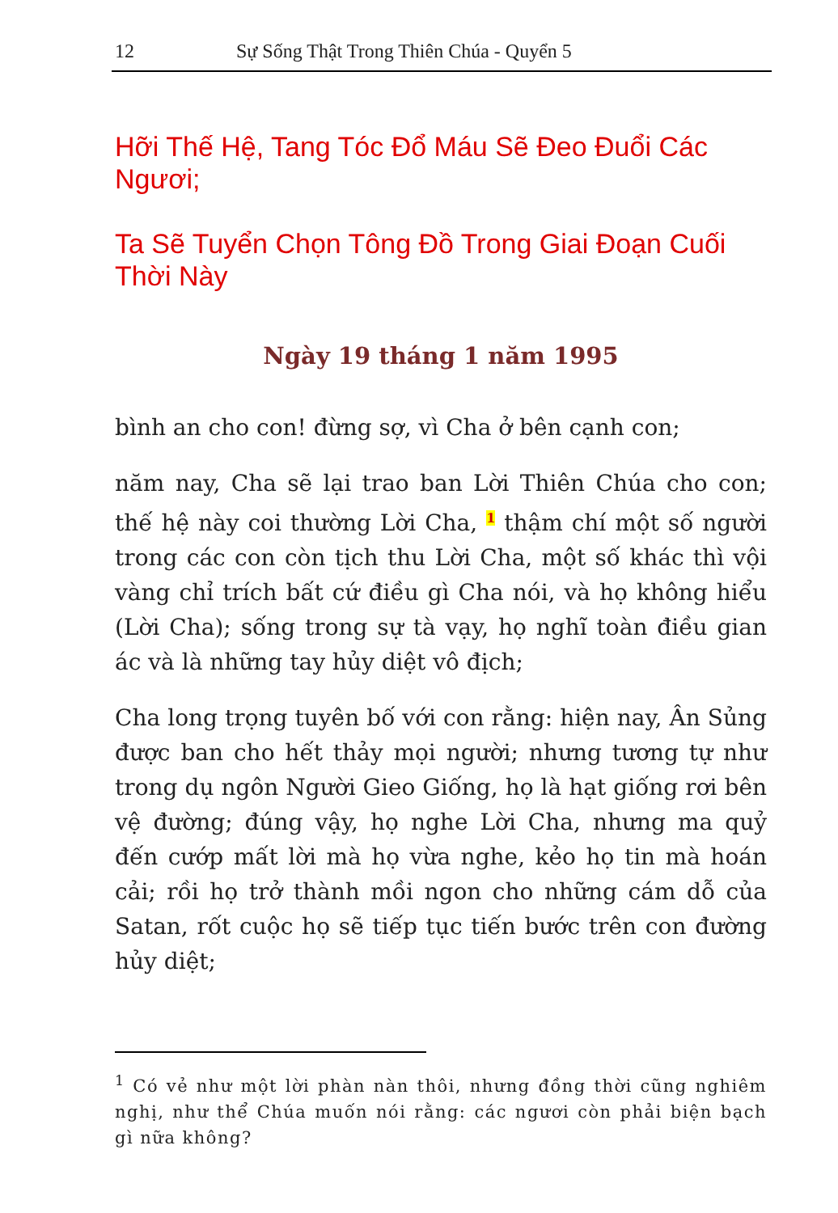12 Sự Sống Thật Trong Thiên Chúa - Quyển 5
Hỡi Thế Hệ, Tang Tóc Đổ Máu Sẽ Đeo Đuổi Các Ngươi;
Ta Sẽ Tuyển Chọn Tông Đồ Trong Giai Đoạn Cuối Thời Này
Ngày 19 tháng 1 năm 1995
bình an cho con! đừng sợ, vì Cha ở bên cạnh con;
năm nay, Cha sẽ lại trao ban Lời Thiên Chúa cho con; thế hệ này coi thường Lời Cha, <sup>1</sup> thậm chí một số người trong các con còn tịch thu Lời Cha, một số khác thì vội vàng chỉ trích bất cứ điều gì Cha nói, và họ không hiểu (Lời Cha); sống trong sự tà vạy, họ nghĩ toàn điều gian ác và là những tay hủy diệt vô địch;
Cha long trọng tuyên bố với con rằng: hiện nay, Ân Sủng được ban cho hết thảy mọi người; nhưng tương tự như trong dụ ngôn Người Gieo Giống, họ là hạt giống rơi bên vệ đường; đúng vậy, họ nghe Lời Cha, nhưng ma quỷ đến cướp mất lời mà họ vừa nghe, kẻo họ tin mà hoán cải; rồi họ trở thành mồi ngon cho những cám dỗ của Satan, rốt cuộc họ sẽ tiếp tục tiến bước trên con đường hủy diệt;
<sup>1</sup> Có vẻ như một lời phàn nàn thôi, nhưng đồng thời cũng nghiêm nghị, như thể Chúa muốn nói rằng: các ngươi còn phải biện bạch gì nữa không?